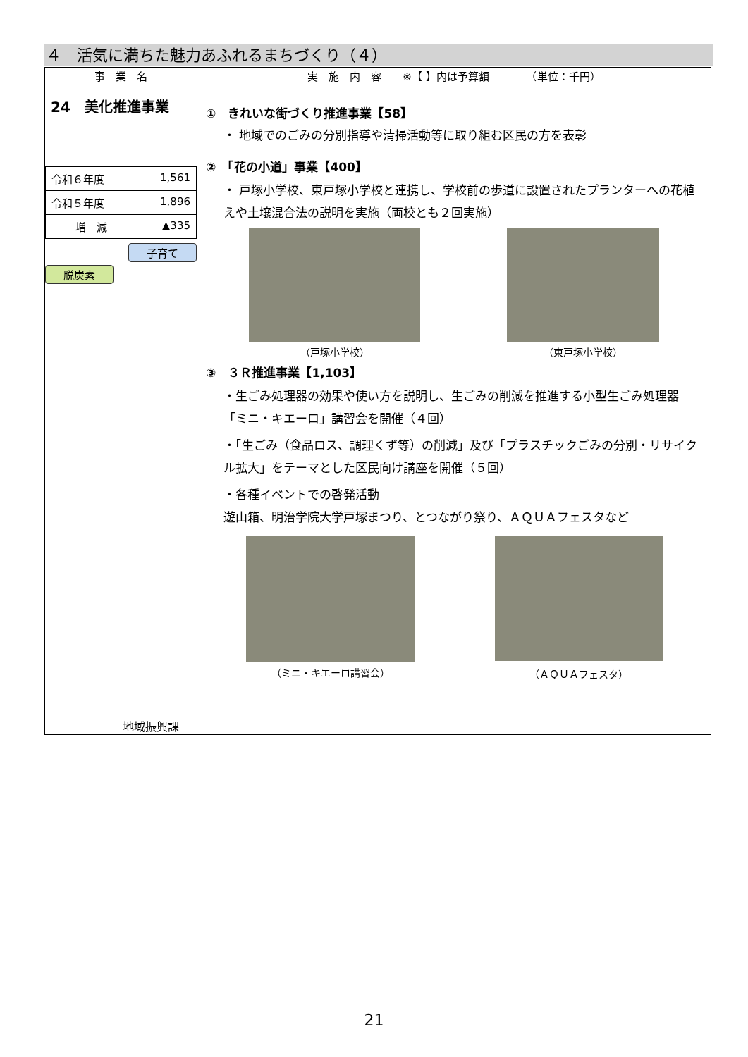４　活気に満ちた魅力あふれるまちづくり（４）
| 事 業 名 | 実 施 内 容 ※【 】内は予算額 （単位：千円） |
| --- | --- |
| 24 美化推進事業 / 令和６年度 / 1,561 / / 令和５年度 / 1,896 / / 増 減 / ▲335 / 子育て 脱炭素 地域振興課 | ① きれいな街づくり推進事業【58】 ・ 地域でのごみの分別指導や清掃活動等に取り組む区民の方を表彰 ② 「花の小道」事業【400】 ・ 戸塚小学校、東戸塚小学校と連携し、学校前の歩道に設置されたプランターへの花植えや土壌混合法の説明を実施（両校とも２回実施） （戸塚小学校） （東戸塚小学校） ③ ３Ｒ推進事業【1,103】 ・生ごみ処理器の効果や使い方を説明し、生ごみの削減を推進する小型生ごみ処理器「ミニ・キエーロ」講習会を開催（４回） ・「生ごみ（食品ロス、調理くず等）の削減」及び「プラスチックごみの分別・リサイクル拡大」をテーマとした区民向け講座を開催（５回） ・各種イベントでの啓発活動 遊山箱、明治学院大学戸塚まつり、とつながり祭り、ＡＱＵＡフェスタなど （ミニ・キエーロ講習会） （ＡＱＵＡフェスタ） |
21